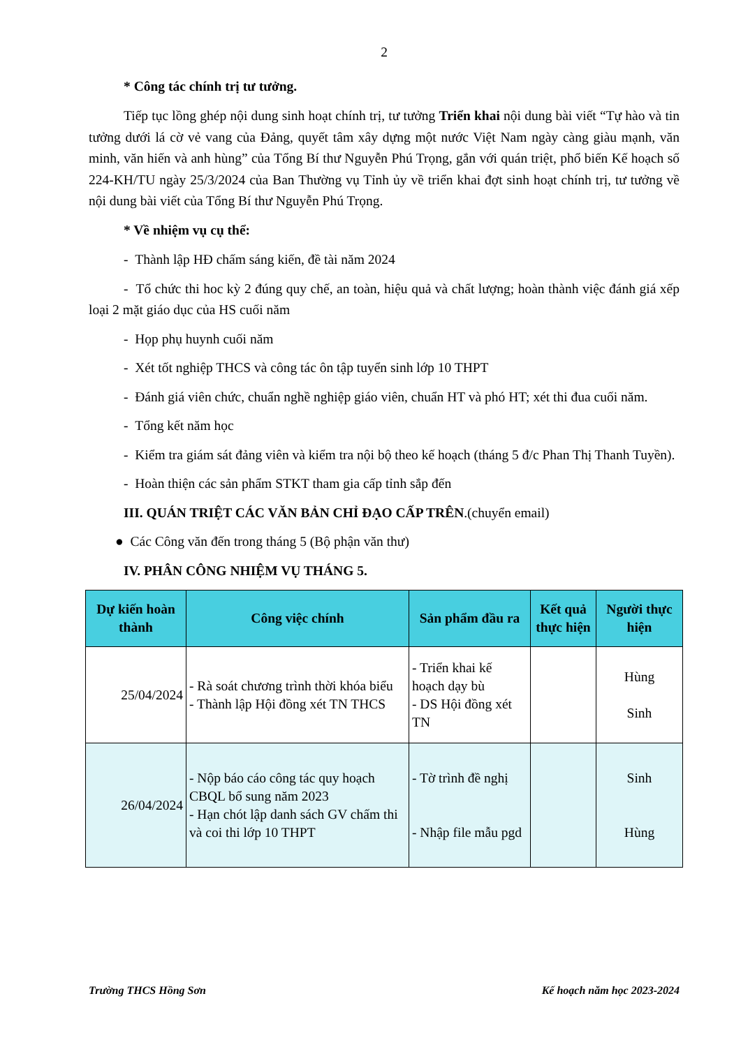2
* Công tác chính trị tư tưởng.
Tiếp tục lồng ghép nội dung sinh hoạt chính trị, tư tưởng Triển khai nội dung bài viết “Tự hào và tin tưởng dưới lá cờ vẻ vang của Đảng, quyết tâm xây dựng một nước Việt Nam ngày càng giàu mạnh, văn minh, văn hiến và anh hùng” của Tổng Bí thư Nguyễn Phú Trọng, gắn với quán triệt, phổ biến Kế hoạch số 224-KH/TU ngày 25/3/2024 của Ban Thường vụ Tỉnh ủy về triển khai đợt sinh hoạt chính trị, tư tưởng về nội dung bài viết của Tổng Bí thư Nguyễn Phú Trọng.
* Về nhiệm vụ cụ thể:
- Thành lập HĐ chấm sáng kiến, đề tài năm 2024
- Tổ chức thi hoc kỳ 2 đúng quy chế, an toàn, hiệu quả và chất lượng; hoàn thành việc đánh giá xếp loại 2 mặt giáo dục của HS cuối năm
- Họp phụ huynh cuối năm
- Xét tốt nghiệp THCS và công tác ôn tập tuyển sinh lớp 10 THPT
- Đánh giá viên chức, chuẩn nghề nghiệp giáo viên, chuẩn HT và phó HT; xét thi đua cuối năm.
- Tổng kết năm học
- Kiểm tra giám sát đảng viên và kiểm tra nội bộ theo kế hoạch (tháng 5 đ/c Phan Thị Thanh Tuyền).
- Hoàn thiện các sản phẩm STKT tham gia cấp tỉnh sắp đến
III. QUÁN TRIỆT CÁC VĂN BẢN CHỈ ĐẠO CẤP TRÊN.(chuyển email)
● Các Công văn đến trong tháng 5 (Bộ phận văn thư)
IV. PHÂN CÔNG NHIỆM VỤ THÁNG 5.
| Dự kiến hoàn thành | Công việc chính | Sản phẩm đầu ra | Kết quả thực hiện | Người thực hiện |
| --- | --- | --- | --- | --- |
| 25/04/2024 | - Rà soát chương trình thời khóa biểu - Thành lập Hội đồng xét TN THCS | - Triển khai kế hoạch dạy bù - DS Hội đồng xét TN | | Hùng Sinh |
| 26/04/2024 | - Nộp báo cáo công tác quy hoạch CBQL bổ sung năm 2023 - Hạn chót lập danh sách GV chấm thi và coi thi lớp 10 THPT | - Tờ trình đề nghị - Nhập file mẫu pgd | | Sinh Hùng |
Trường THCS Hồng Sơn Kế hoạch năm học 2023-2024